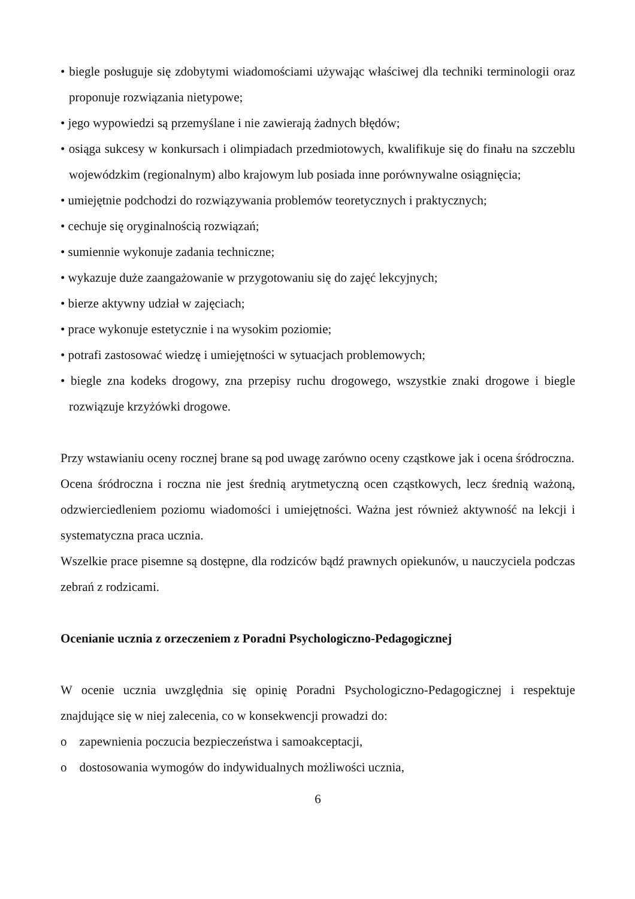• biegle posługuje się zdobytymi wiadomościami używając właściwej dla techniki terminologii oraz proponuje rozwiązania nietypowe;
• jego wypowiedzi są przemyślane i nie zawierają żadnych błędów;
• osiąga sukcesy w konkursach i olimpiadach przedmiotowych, kwalifikuje się do finału na szczeblu wojewódzkim (regionalnym) albo krajowym lub posiada inne porównywalne osiągnięcia;
• umiejętnie podchodzi do rozwiązywania problemów teoretycznych i praktycznych;
• cechuje się oryginalnością rozwiązań;
• sumiennie wykonuje zadania techniczne;
• wykazuje duże zaangażowanie w przygotowaniu się do zajęć lekcyjnych;
• bierze aktywny udział w zajęciach;
• prace wykonuje estetycznie i na wysokim poziomie;
• potrafi zastosować wiedzę i umiejętności w sytuacjach problemowych;
• biegle zna kodeks drogowy, zna przepisy ruchu drogowego, wszystkie znaki drogowe i biegle rozwiązuje krzyżówki drogowe.
Przy wstawianiu oceny rocznej brane są pod uwagę zarówno oceny cząstkowe jak i ocena śródroczna.
Ocena śródroczna i roczna nie jest średnią arytmetyczną ocen cząstkowych, lecz średnią ważoną, odzwierciedleniem poziomu wiadomości i umiejętności. Ważna jest również aktywność na lekcji i systematyczna praca ucznia.
Wszelkie prace pisemne są dostępne, dla rodziców bądź prawnych opiekunów, u nauczyciela podczas zebrań z rodzicami.
Ocenianie ucznia z orzeczeniem z Poradni Psychologiczno-Pedagogicznej
W ocenie ucznia uwzględnia się opinię Poradni Psychologiczno-Pedagogicznej i respektuje znajdujące się w niej zalecenia, co w konsekwencji prowadzi do:
o zapewnienia poczucia bezpieczeństwa i samoakceptacji,
o dostosowania wymogów do indywidualnych możliwości ucznia,
6